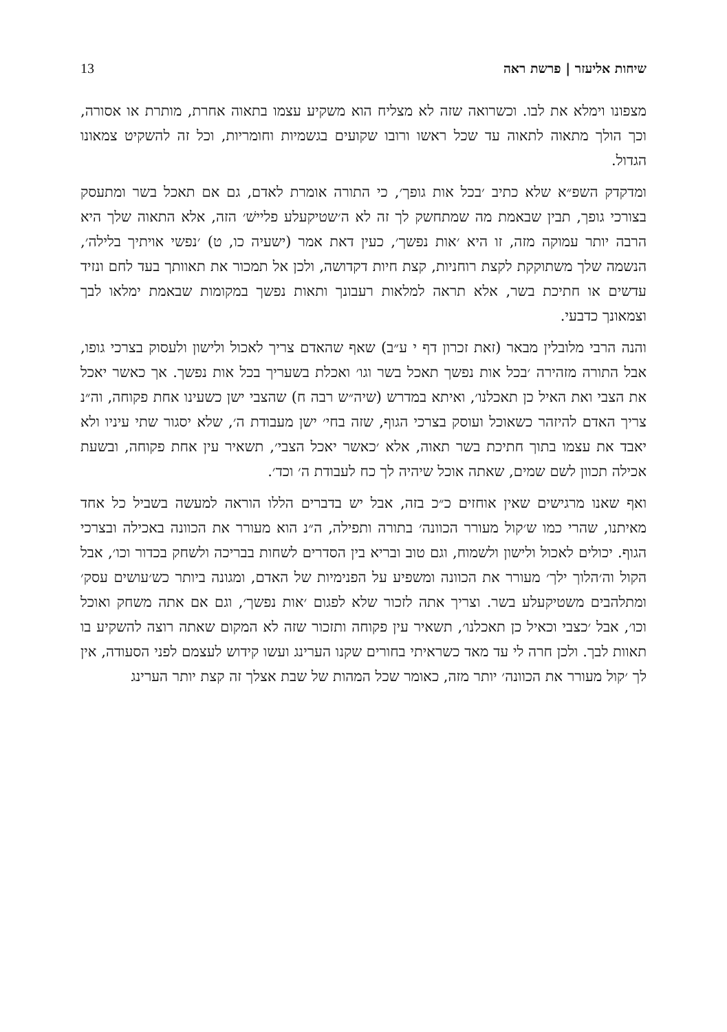שיחות אליעזר | פרשת ראה 13
מצפונו וימלא את לבו. וכשרואה שזה לא מצליח הוא משקיע עצמו בתאוה אחרת, מותרת או אסורה, וכך הולך מתאוה לתאוה עד שכל ראשו ורובו שקועים בגשמיות וחומריות, וכל זה להשקיט צמאונו הגדול.
ומדקדק השפ״א שלא כתיב ׳בכל אות גופך׳, כי התורה אומרת לאדם, גם אם תאכל בשר ומתעסק בצורכי גופך, תבין שבאמת מה שמתחשק לך זה לא ה׳שטיקעלע פליישׁ׳ הזה, אלא התאוה שלך היא הרבה יותר עמוקה מזה, זו היא ׳אות נפשך׳, כעין דאת אמר (ישעיה כו, ט) ׳נפשי אויתיך בלילה׳, הנשמה שלך משתוקקת לקצת רוחניות, קצת חיות דקדושה, ולכן אל תמכור את תאוותך בעד לחם ונזיד עדשים או חתיכת בשר, אלא תראה למלאות רעבונך ותאות נפשך במקומות שבאמת ימלאו לבך וצמאונך כדבעי.
והנה הרבי מלובלין מבאר (זאת זכרון דף י ע״ב) שאף שהאדם צריך לאכול ולישון ולעסוק בצרכי גופו, אבל התורה מזהירה ׳בכל אות נפשך תאכל בשר וגו׳ ואכלת בשעריך בכל אות נפשך. אך כאשר יאכל את הצבי ואת האיל כן תאכלנו׳, ואיתא במדרש (שיה״ש רבה ח) שהצבי ישן כשעינו אחת פקוחה, וה״נ צריך האדם להיזהר כשאוכל ועוסק בצרכי הגוף, שזה בחי׳ ישן מעבודת ה׳, שלא יסגור שתי עיניו ולא יאבד את עצמו בתוך חתיכת בשר תאוה, אלא ׳כאשר יאכל הצבי׳, תשאיר עין אחת פקוחה, ובשעת אכילה תכוון לשם שמים, שאתה אוכל שיהיה לך כח לעבודת ה׳ וכד׳.
ואף שאנו מרגישים שאין אוחזים כ״כ בזה, אבל יש בדברים הללו הוראה למעשה בשביל כל אחד מאיתנו, שהרי כמו ש׳קול מעורר הכוונה׳ בתורה ותפילה, ה״נ הוא מעורר את הכוונה באכילה ובצרכי הגוף. יכולים לאכול ולישון ולשמוח, וגם טוב ובריא בין הסדרים לשחות בבריכה ולשחק בכדור וכו׳, אבל הקול וה׳הלוך ילך׳ מעורר את הכוונה ומשפיע על הפנימיות של האדם, ומגונה ביותר כש׳עושים עסק׳ ומתלהבים משטיקעלע בשר. וצריך אתה לזכור שלא לפגום ׳אות נפשך׳, וגם אם אתה משחק ואוכל וכו׳, אבל ׳כצבי וכאיל כן תאכלנו׳, תשאיר עין פקוחה ותזכור שזה לא המקום שאתה רוצה להשקיע בו תאוות לבך. ולכן חרה לי עד מאד כשראיתי בחורים שקנו הערינג ועשו קידוש לעצמם לפני הסעודה, אין לך ׳קול מעורר את הכוונה׳ יותר מזה, כאומר שכל המהות של שבת אצלך זה קצת יותר הערינג